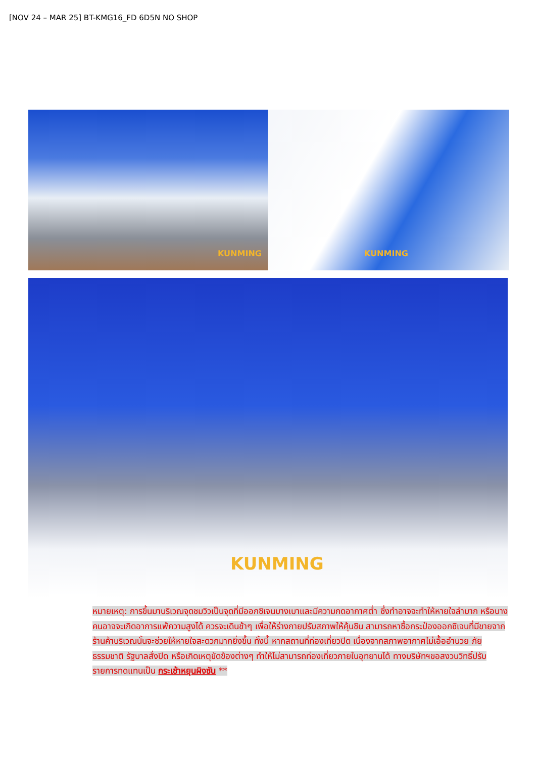[NOV 24 – MAR 25] BT-KMG16_FD 6D5N NO SHOP
KUNMING KUNMING
KUNMING
หมายเหตุ: การขึ้นมาบริเวณจุดชมวิวเป็นจุดที่มีออกซิเจนบางเบาและมีความกดอากาศต่ำ ซึ่งทำอาจจะทำให้หายใจลำบาก หรือบางคนอาจจะเกิดอาการแพ้ความสูงได้ ควรจะเดินช้าๆ เพื่อให้ร่างกายปรับสภาพให้คุ้นชิน สามารถหาซื้อกระป๋องออกซิเจนที่มีขายจากร้านค้าบริเวณนั้นจะช่วยให้หายใจสะดวกมากยิ่งขึ้น ทั้งนี้ หากสถานที่ท่องเที่ยวปิด เนื่องจากสภาพอากาศไม่เอื้ออำนวย ภัยธรรมชาติ รัฐบาลสั่งปิด หรือเกิดเหตุขัดข้องต่างๆ ทำให้ไม่สามารถท่องเที่ยวภายในอุทยานได้ ทางบริษัทฯขอสงวนวิทธิ์ปรับรายการทดแทนเป็น กระเช้าหยุนผิงซัน **